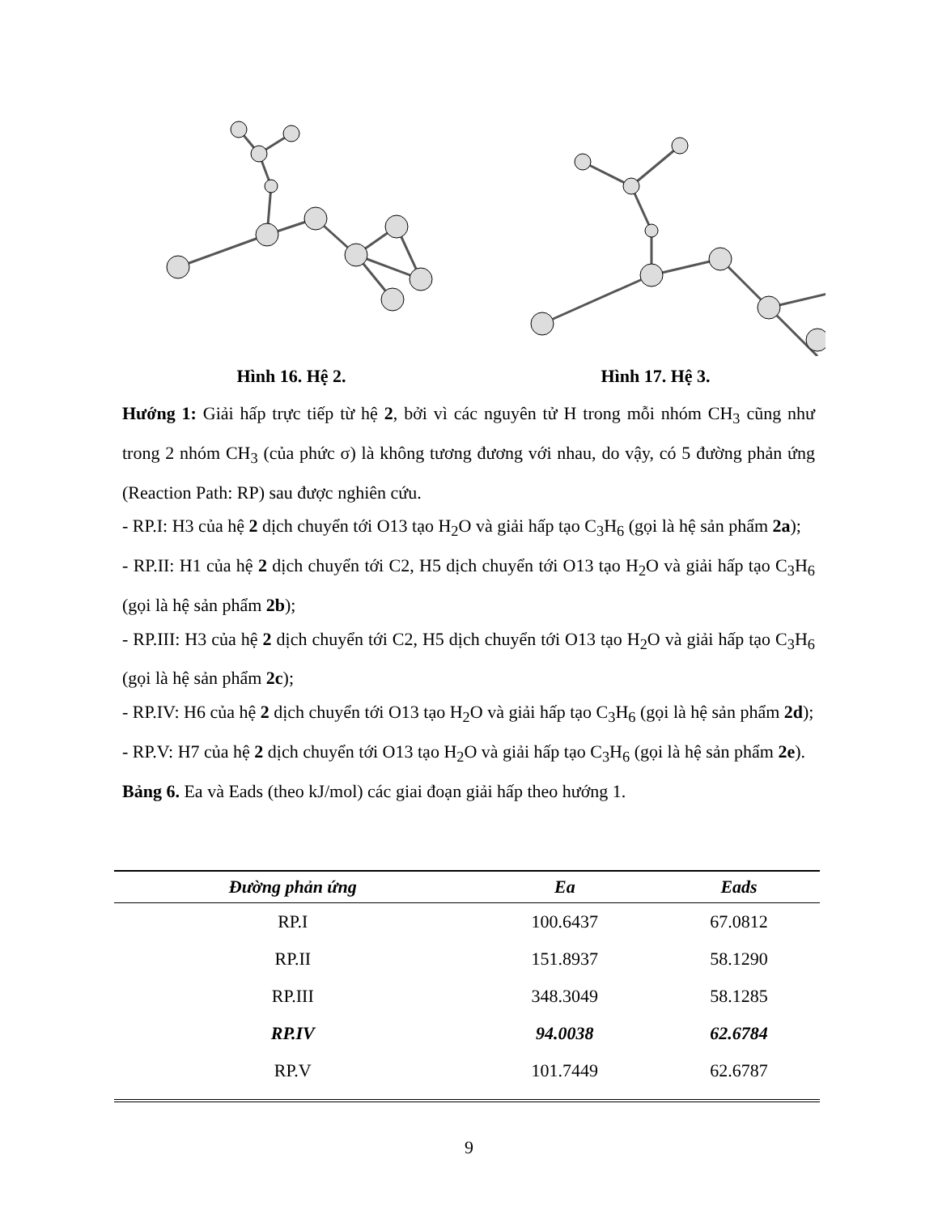Hình 16. Hệ 2. Hình 17. Hệ 3.
Hướng 1: Giải hấp trực tiếp từ hệ 2, bởi vì các nguyên tử H trong mỗi nhóm CH<sub>3</sub> cũng như trong 2 nhóm CH<sub>3</sub> (của phức σ) là không tương đương với nhau, do vậy, có 5 đường phản ứng (Reaction Path: RP) sau được nghiên cứu.
- RP.I: H3 của hệ 2 dịch chuyển tới O13 tạo H<sub>2</sub>O và giải hấp tạo C<sub>3</sub>H<sub>6</sub> (gọi là hệ sản phẩm 2a);
- RP.II: H1 của hệ 2 dịch chuyển tới C2, H5 dịch chuyển tới O13 tạo H<sub>2</sub>O và giải hấp tạo C<sub>3</sub>H<sub>6</sub> (gọi là hệ sản phẩm 2b);
- RP.III: H3 của hệ 2 dịch chuyển tới C2, H5 dịch chuyển tới O13 tạo H<sub>2</sub>O và giải hấp tạo C<sub>3</sub>H<sub>6</sub> (gọi là hệ sản phẩm 2c);
- RP.IV: H6 của hệ 2 dịch chuyển tới O13 tạo H<sub>2</sub>O và giải hấp tạo C<sub>3</sub>H<sub>6</sub> (gọi là hệ sản phẩm 2d);
- RP.V: H7 của hệ 2 dịch chuyển tới O13 tạo H<sub>2</sub>O và giải hấp tạo C<sub>3</sub>H<sub>6</sub> (gọi là hệ sản phẩm 2e).
Bảng 6. Ea và Eads (theo kJ/mol) các giai đoạn giải hấp theo hướng 1.
| Đường phản ứng | Ea | Eads |
| --- | --- | --- |
| RP.I | 100.6437 | 67.0812 |
| RP.II | 151.8937 | 58.1290 |
| RP.III | 348.3049 | 58.1285 |
| RP.IV | 94.0038 | 62.6784 |
| RP.V | 101.7449 | 62.6787 |
9